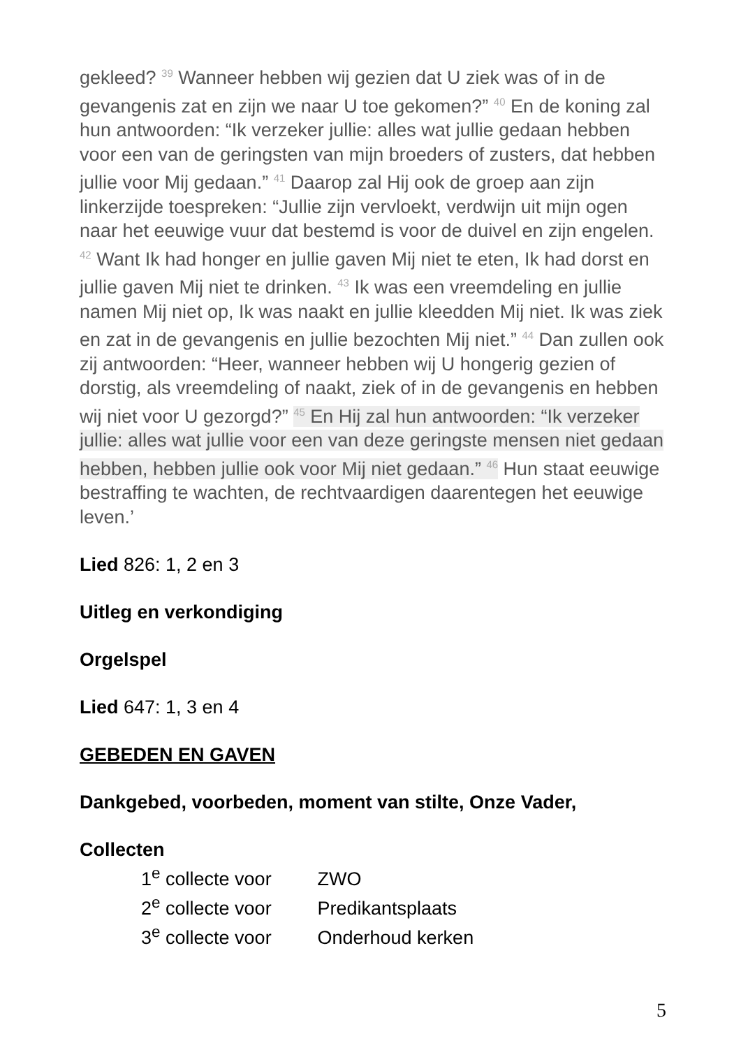gekleed? <sup>39</sup> Wanneer hebben wij gezien dat U ziek was of in de gevangenis zat en zijn we naar U toe gekomen?” <sup>40</sup> En de koning zal hun antwoorden: “Ik verzeker jullie: alles wat jullie gedaan hebben voor een van de geringsten van mijn broeders of zusters, dat hebben jullie voor Mij gedaan.” <sup>41</sup> Daarop zal Hij ook de groep aan zijn linkerzijde toespreken: “Jullie zijn vervloekt, verdwijn uit mijn ogen naar het eeuwige vuur dat bestemd is voor de duivel en zijn engelen. <sup>42</sup> Want Ik had honger en jullie gaven Mij niet te eten, Ik had dorst en jullie gaven Mij niet te drinken. <sup>43</sup> Ik was een vreemdeling en jullie namen Mij niet op, Ik was naakt en jullie kleedden Mij niet. Ik was ziek en zat in de gevangenis en jullie bezochten Mij niet.” <sup>44</sup> Dan zullen ook zij antwoorden: “Heer, wanneer hebben wij U hongerig gezien of dorstig, als vreemdeling of naakt, ziek of in de gevangenis en hebben wij niet voor U gezorgd?” <sup>45</sup> En Hij zal hun antwoorden: “Ik verzeker jullie: alles wat jullie voor een van deze geringste mensen niet gedaan hebben, hebben jullie ook voor Mij niet gedaan.” <sup>46</sup> Hun staat eeuwige bestraffing te wachten, de rechtvaardigen daarentegen het eeuwige leven.’
Lied 826: 1, 2 en 3
Uitleg en verkondiging
Orgelspel
Lied 647: 1, 3 en 4
GEBEDEN EN GAVEN
Dankgebed, voorbeden, moment van stilte, Onze Vader,
Collecten
1<sup>e</sup> collecte voor ZWO
2<sup>e</sup> collecte voor Predikantsplaats
3<sup>e</sup> collecte voor Onderhoud kerken
5